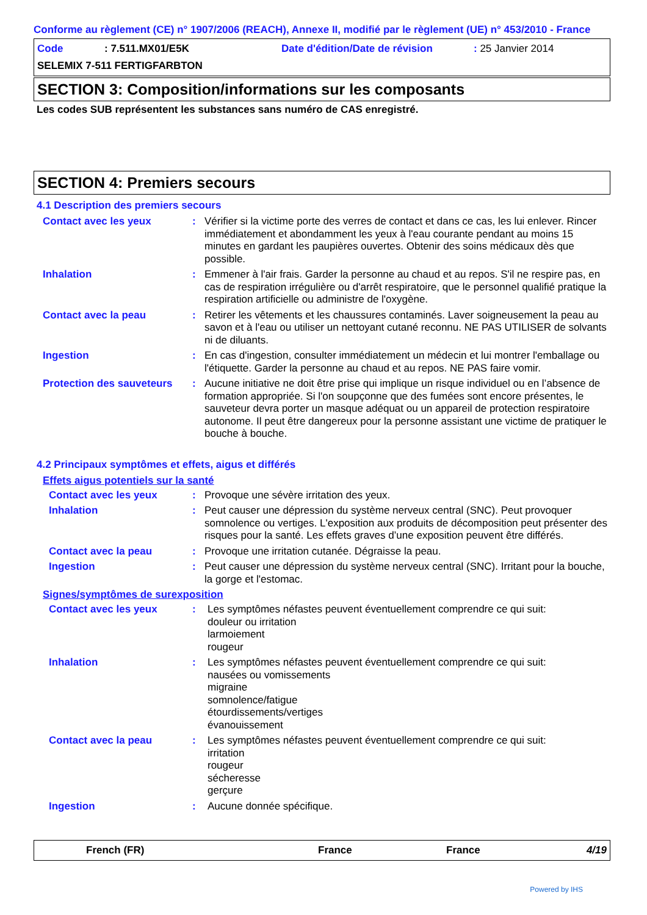Conforme au règlement (CE) n° 1907/2006 (REACH), Annexe II, modifié par le règlement (UE) n° 453/2010 - France
Code: 7.511.MX01/E5K Date d'édition/Date de révision: 25 Janvier 2014
SELEMIX 7-511 FERTIGFARBTON
SECTION 3: Composition/informations sur les composants
Les codes SUB représentent les substances sans numéro de CAS enregistré.
SECTION 4: Premiers secours
4.1 Description des premiers secours
Contact avec les yeux: Vérifier si la victime porte des verres de contact et dans ce cas, les lui enlever. Rincer immédiatement et abondamment les yeux à l'eau courante pendant au moins 15 minutes en gardant les paupières ouvertes. Obtenir des soins médicaux dès que possible.
Inhalation: Emmener à l'air frais. Garder la personne au chaud et au repos. S'il ne respire pas, en cas de respiration irrégulière ou d'arrêt respiratoire, que le personnel qualifié pratique la respiration artificielle ou administre de l'oxygène.
Contact avec la peau: Retirer les vêtements et les chaussures contaminés. Laver soigneusement la peau au savon et à l'eau ou utiliser un nettoyant cutané reconnu. NE PAS UTILISER de solvants ni de diluants.
Ingestion: En cas d'ingestion, consulter immédiatement un médecin et lui montrer l'emballage ou l'étiquette. Garder la personne au chaud et au repos. NE PAS faire vomir.
Protection des sauveteurs: Aucune initiative ne doit être prise qui implique un risque individuel ou en l’absence de formation appropriée. Si l'on soupçonne que des fumées sont encore présentes, le sauveteur devra porter un masque adéquat ou un appareil de protection respiratoire autonome. Il peut être dangereux pour la personne assistant une victime de pratiquer le bouche à bouche.
4.2 Principaux symptômes et effets, aigus et différés
Effets aigus potentiels sur la santé
Contact avec les yeux: Provoque une sévère irritation des yeux.
Inhalation: Peut causer une dépression du système nerveux central (SNC). Peut provoquer somnolence ou vertiges. L'exposition aux produits de décomposition peut présenter des risques pour la santé. Les effets graves d’une exposition peuvent être différés.
Contact avec la peau: Provoque une irritation cutanée. Dégraisse la peau.
Ingestion: Peut causer une dépression du système nerveux central (SNC). Irritant pour la bouche, la gorge et l'estomac.
Signes/symptômes de surexposition
Contact avec les yeux: Les symptômes néfastes peuvent éventuellement comprendre ce qui suit:
douleur ou irritation
larmoiement
rougeur
Inhalation: Les symptômes néfastes peuvent éventuellement comprendre ce qui suit:
nausées ou vomissements
migraine
somnolence/fatigue
étourdissements/vertiges
évanouissement
Contact avec la peau: Les symptômes néfastes peuvent éventuellement comprendre ce qui suit:
irritation
rougeur
sécheresse
gerçure
Ingestion: Aucune donnée spécifique.
French (FR) France France 4/19
Powered by IHS